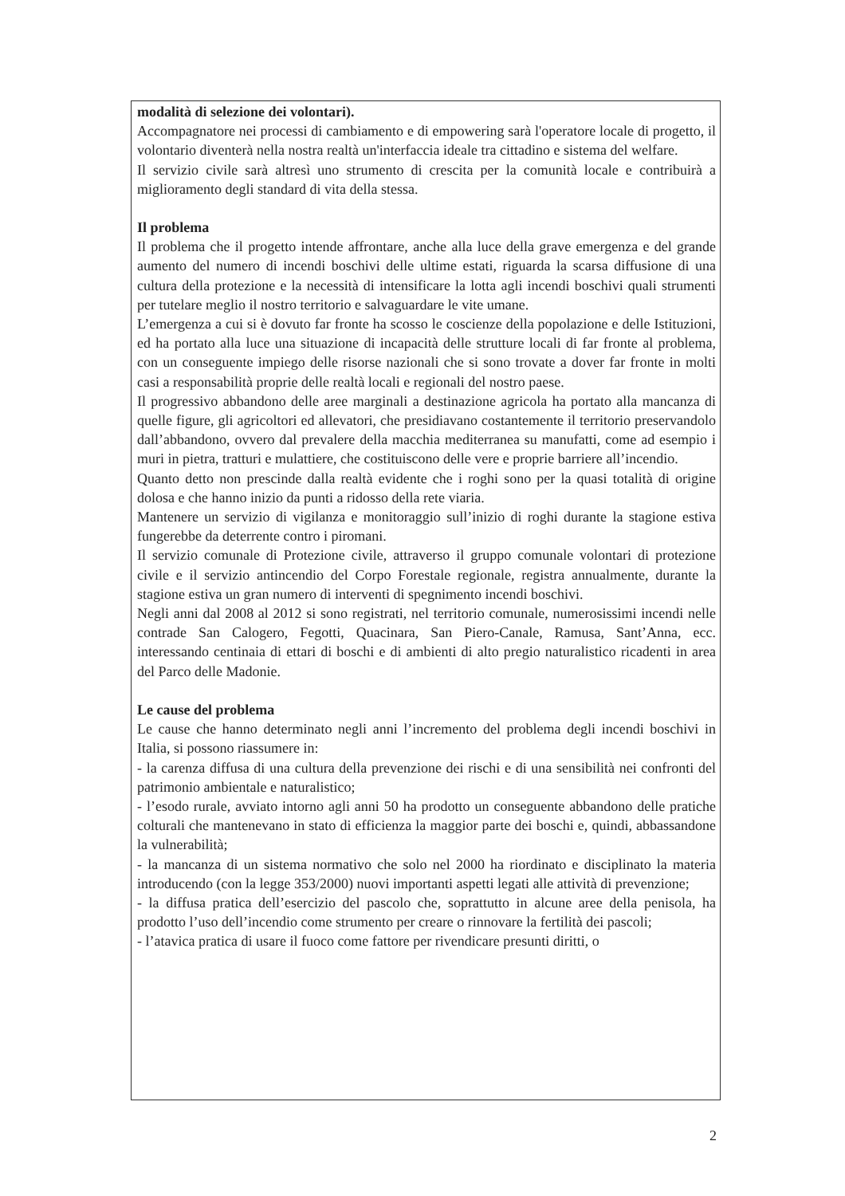modalità di selezione dei volontari).
Accompagnatore nei processi di cambiamento e di empowering sarà l'operatore locale di progetto, il volontario diventerà nella nostra realtà un'interfaccia ideale tra cittadino e sistema del welfare.
Il servizio civile sarà altresì uno strumento di crescita per la comunità locale e contribuirà a miglioramento degli standard di vita della stessa.
Il problema
Il problema che il progetto intende affrontare, anche alla luce della grave emergenza e del grande aumento del numero di incendi boschivi delle ultime estati, riguarda la scarsa diffusione di una cultura della protezione e la necessità di intensificare la lotta agli incendi boschivi quali strumenti per tutelare meglio il nostro territorio e salvaguardare le vite umane.
L’emergenza a cui si è dovuto far fronte ha scosso le coscienze della popolazione e delle Istituzioni, ed ha portato alla luce una situazione di incapacità delle strutture locali di far fronte al problema, con un conseguente impiego delle risorse nazionali che si sono trovate a dover far fronte in molti casi a responsabilità proprie delle realtà locali e regionali del nostro paese.
Il progressivo abbandono delle aree marginali a destinazione agricola ha portato alla mancanza di quelle figure, gli agricoltori ed allevatori, che presidiavano costantemente il territorio preservandolo dall’abbandono, ovvero dal prevalere della macchia mediterranea su manufatti, come ad esempio i muri in pietra, tratturi e mulattiere, che costituiscono delle vere e proprie barriere all’incendio.
Quanto detto non prescinde dalla realtà evidente che i roghi sono per la quasi totalità di origine dolosa e che hanno inizio da punti a ridosso della rete viaria.
Mantenere un servizio di vigilanza e monitoraggio sull’inizio di roghi durante la stagione estiva fungerebbe da deterrente contro i piromani.
Il servizio comunale di Protezione civile, attraverso il gruppo comunale volontari di protezione civile e il servizio antincendio del Corpo Forestale regionale, registra annualmente, durante la stagione estiva un gran numero di interventi di spegnimento incendi boschivi.
Negli anni dal 2008 al 2012 si sono registrati, nel territorio comunale, numerosissimi incendi nelle contrade San Calogero, Fegotti, Quacinara, San Piero-Canale, Ramusa, Sant’Anna, ecc. interessando centinaia di ettari di boschi e di ambienti di alto pregio naturalistico ricadenti in area del Parco delle Madonie.
Le cause del problema
Le cause che hanno determinato negli anni l’incremento del problema degli incendi boschivi in Italia, si possono riassumere in:
- la carenza diffusa di una cultura della prevenzione dei rischi e di una sensibilità nei confronti del patrimonio ambientale e naturalistico;
- l’esodo rurale, avviato intorno agli anni 50 ha prodotto un conseguente abbandono delle pratiche colturali che mantenevano in stato di efficienza la maggior parte dei boschi e, quindi, abbassandone la vulnerabilità;
- la mancanza di un sistema normativo che solo nel 2000 ha riordinato e disciplinato la materia introducendo (con la legge 353/2000) nuovi importanti aspetti legati alle attività di prevenzione;
- la diffusa pratica dell’esercizio del pascolo che, soprattutto in alcune aree della penisola, ha prodotto l’uso dell’incendio come strumento per creare o rinnovare la fertilità dei pascoli;
- l’atavica pratica di usare il fuoco come fattore per rivendicare presunti diritti, o
2